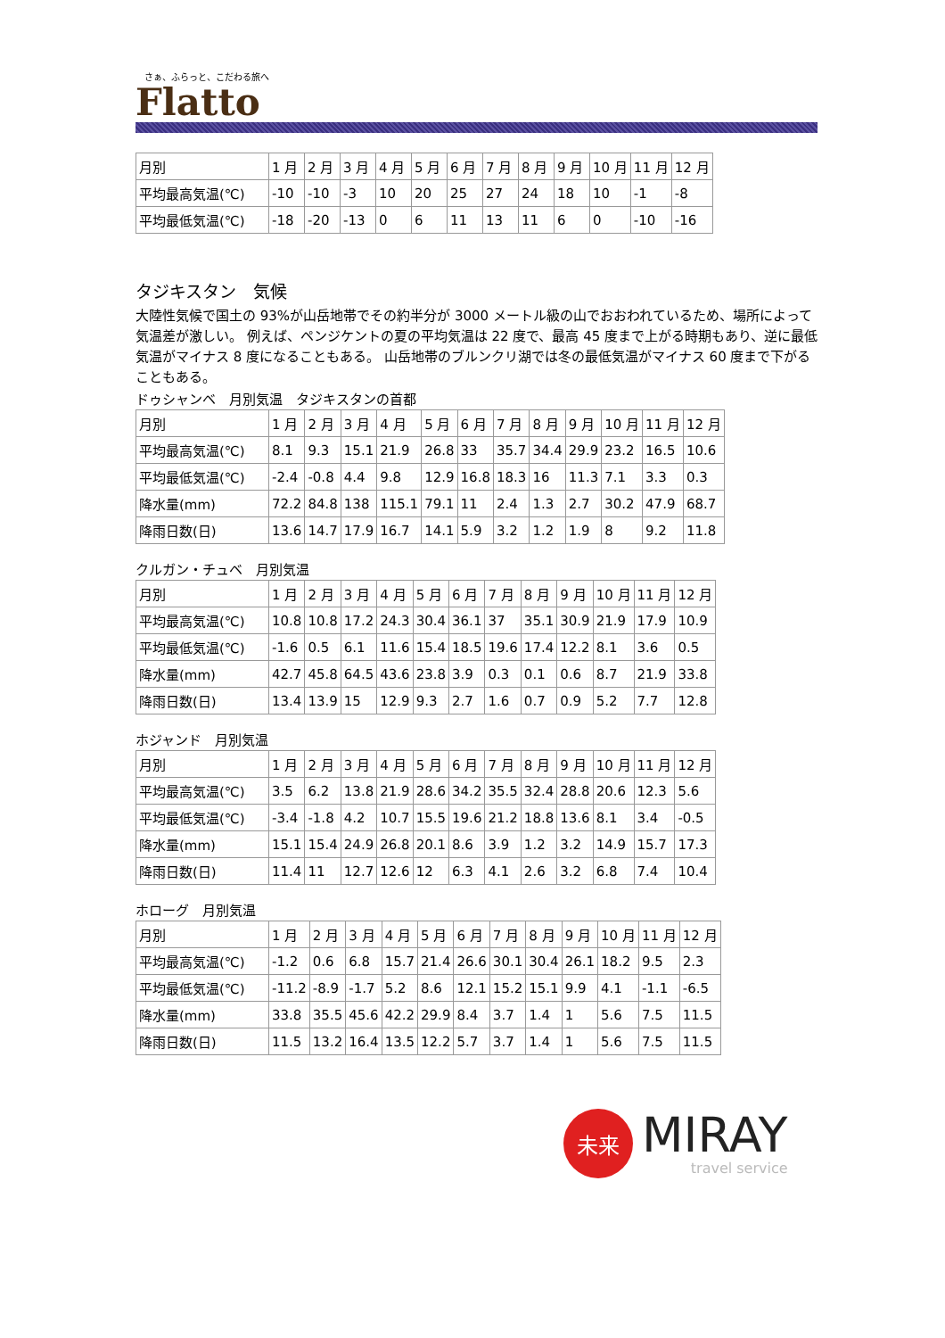さぁ、ふらっと、こだわる旅へ
Flatto
| 月別 | 1 月 | 2 月 | 3 月 | 4 月 | 5 月 | 6 月 | 7 月 | 8 月 | 9 月 | 10 月 | 11 月 | 12 月 |
| 平均最高気温(℃) | -10 | -10 | -3 | 10 | 20 | 25 | 27 | 24 | 18 | 10 | -1 | -8 |
| 平均最低気温(℃) | -18 | -20 | -13 | 0 | 6 | 11 | 13 | 11 | 6 | 0 | -10 | -16 |
タジキスタン　気候
大陸性気候で国土の 93%が山岳地帯でその約半分が 3000 メートル級の山でおおわれているため、場所によって気温差が激しい。 例えば、ペンジケントの夏の平均気温は 22 度で、最高 45 度まで上がる時期もあり、逆に最低気温がマイナス 8 度になることもある。 山岳地帯のブルンクリ湖では冬の最低気温がマイナス 60 度まで下がることもある。
ドゥシャンベ　月別気温　タジキスタンの首都
| 月別 | 1 月 | 2 月 | 3 月 | 4 月 | 5 月 | 6 月 | 7 月 | 8 月 | 9 月 | 10 月 | 11 月 | 12 月 |
| 平均最高気温(℃) | 8.1 | 9.3 | 15.1 | 21.9 | 26.8 | 33 | 35.7 | 34.4 | 29.9 | 23.2 | 16.5 | 10.6 |
| 平均最低気温(℃) | -2.4 | -0.8 | 4.4 | 9.8 | 12.9 | 16.8 | 18.3 | 16 | 11.3 | 7.1 | 3.3 | 0.3 |
| 降水量(mm) | 72.2 | 84.8 | 138 | 115.1 | 79.1 | 11 | 2.4 | 1.3 | 2.7 | 30.2 | 47.9 | 68.7 |
| 降雨日数(日) | 13.6 | 14.7 | 17.9 | 16.7 | 14.1 | 5.9 | 3.2 | 1.2 | 1.9 | 8 | 9.2 | 11.8 |
クルガン・チュベ　月別気温
| 月別 | 1 月 | 2 月 | 3 月 | 4 月 | 5 月 | 6 月 | 7 月 | 8 月 | 9 月 | 10 月 | 11 月 | 12 月 |
| 平均最高気温(℃) | 10.8 | 10.8 | 17.2 | 24.3 | 30.4 | 36.1 | 37 | 35.1 | 30.9 | 21.9 | 17.9 | 10.9 |
| 平均最低気温(℃) | -1.6 | 0.5 | 6.1 | 11.6 | 15.4 | 18.5 | 19.6 | 17.4 | 12.2 | 8.1 | 3.6 | 0.5 |
| 降水量(mm) | 42.7 | 45.8 | 64.5 | 43.6 | 23.8 | 3.9 | 0.3 | 0.1 | 0.6 | 8.7 | 21.9 | 33.8 |
| 降雨日数(日) | 13.4 | 13.9 | 15 | 12.9 | 9.3 | 2.7 | 1.6 | 0.7 | 0.9 | 5.2 | 7.7 | 12.8 |
ホジャンド　月別気温
| 月別 | 1 月 | 2 月 | 3 月 | 4 月 | 5 月 | 6 月 | 7 月 | 8 月 | 9 月 | 10 月 | 11 月 | 12 月 |
| 平均最高気温(℃) | 3.5 | 6.2 | 13.8 | 21.9 | 28.6 | 34.2 | 35.5 | 32.4 | 28.8 | 20.6 | 12.3 | 5.6 |
| 平均最低気温(℃) | -3.4 | -1.8 | 4.2 | 10.7 | 15.5 | 19.6 | 21.2 | 18.8 | 13.6 | 8.1 | 3.4 | -0.5 |
| 降水量(mm) | 15.1 | 15.4 | 24.9 | 26.8 | 20.1 | 8.6 | 3.9 | 1.2 | 3.2 | 14.9 | 15.7 | 17.3 |
| 降雨日数(日) | 11.4 | 11 | 12.7 | 12.6 | 12 | 6.3 | 4.1 | 2.6 | 3.2 | 6.8 | 7.4 | 10.4 |
ホローグ　月別気温
| 月別 | 1 月 | 2 月 | 3 月 | 4 月 | 5 月 | 6 月 | 7 月 | 8 月 | 9 月 | 10 月 | 11 月 | 12 月 |
| 平均最高気温(℃) | -1.2 | 0.6 | 6.8 | 15.7 | 21.4 | 26.6 | 30.1 | 30.4 | 26.1 | 18.2 | 9.5 | 2.3 |
| 平均最低気温(℃) | -11.2 | -8.9 | -1.7 | 5.2 | 8.6 | 12.1 | 15.2 | 15.1 | 9.9 | 4.1 | -1.1 | -6.5 |
| 降水量(mm) | 33.8 | 35.5 | 45.6 | 42.2 | 29.9 | 8.4 | 3.7 | 1.4 | 1 | 5.6 | 7.5 | 11.5 |
| 降雨日数(日) | 11.5 | 13.2 | 16.4 | 13.5 | 12.2 | 5.7 | 3.7 | 1.4 | 1 | 5.6 | 7.5 | 11.5 |
未来
MIRAY
travel service